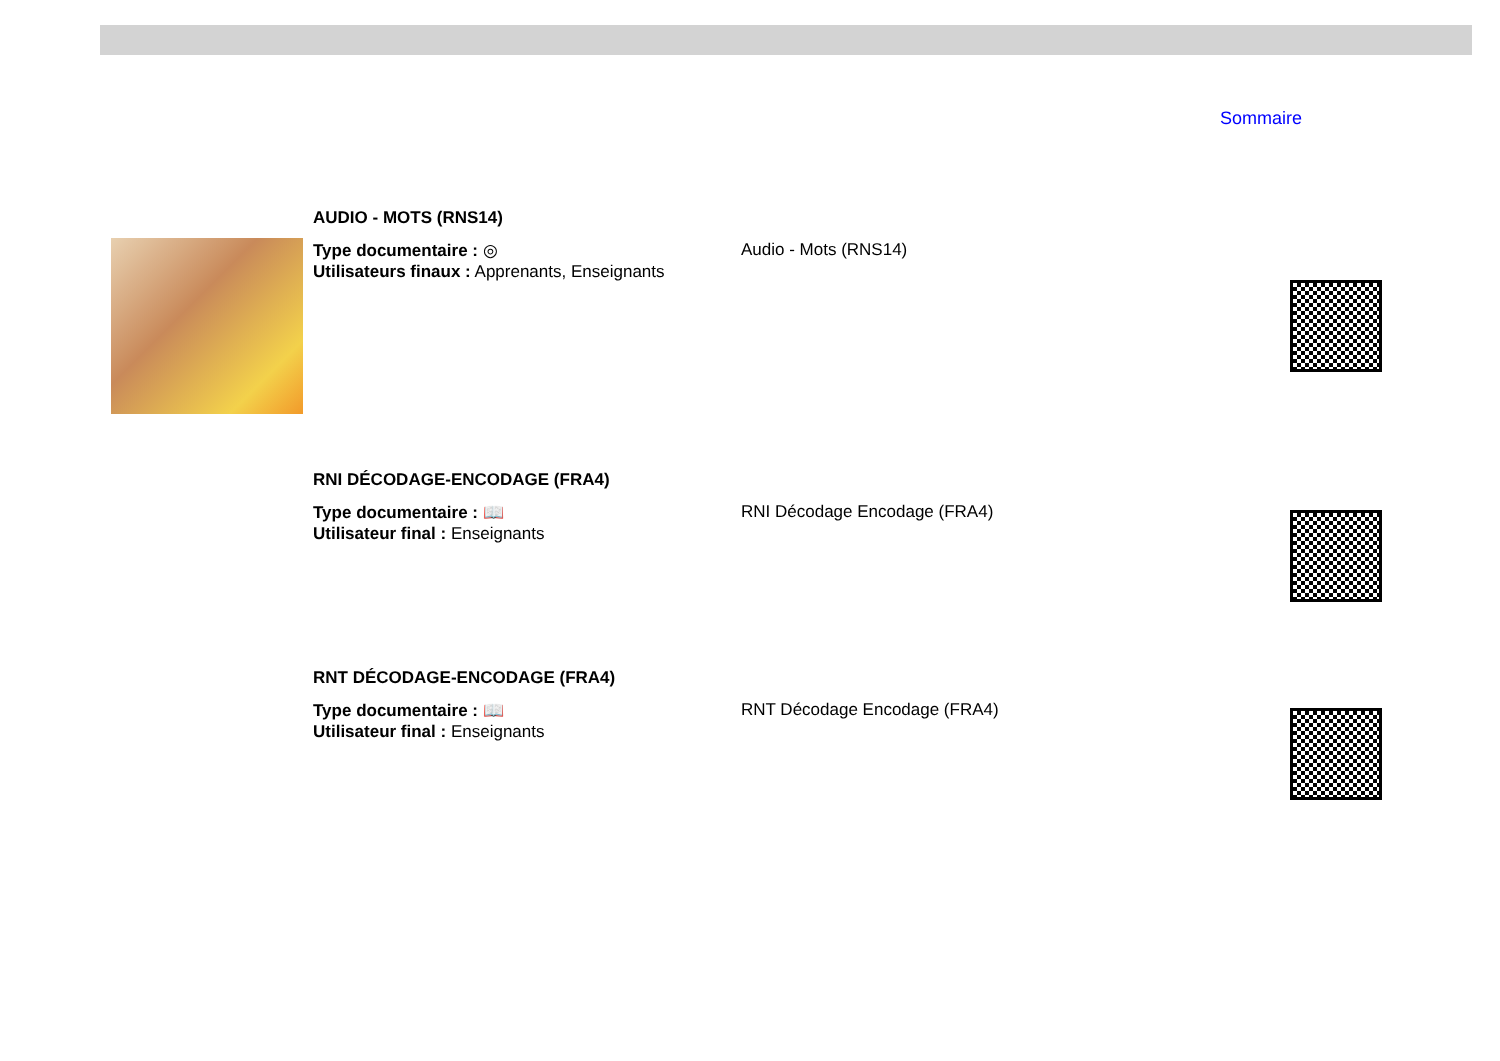Sommaire
AUDIO - MOTS (RNS14)
Type documentaire : ◎
Utilisateurs finaux : Apprenants, Enseignants
Audio - Mots (RNS14)
RNI DÉCODAGE-ENCODAGE (FRA4)
Type documentaire : 📖
Utilisateur final : Enseignants
RNI Décodage Encodage (FRA4)
RNT DÉCODAGE-ENCODAGE (FRA4)
Type documentaire : 📖
Utilisateur final : Enseignants
RNT Décodage Encodage (FRA4)